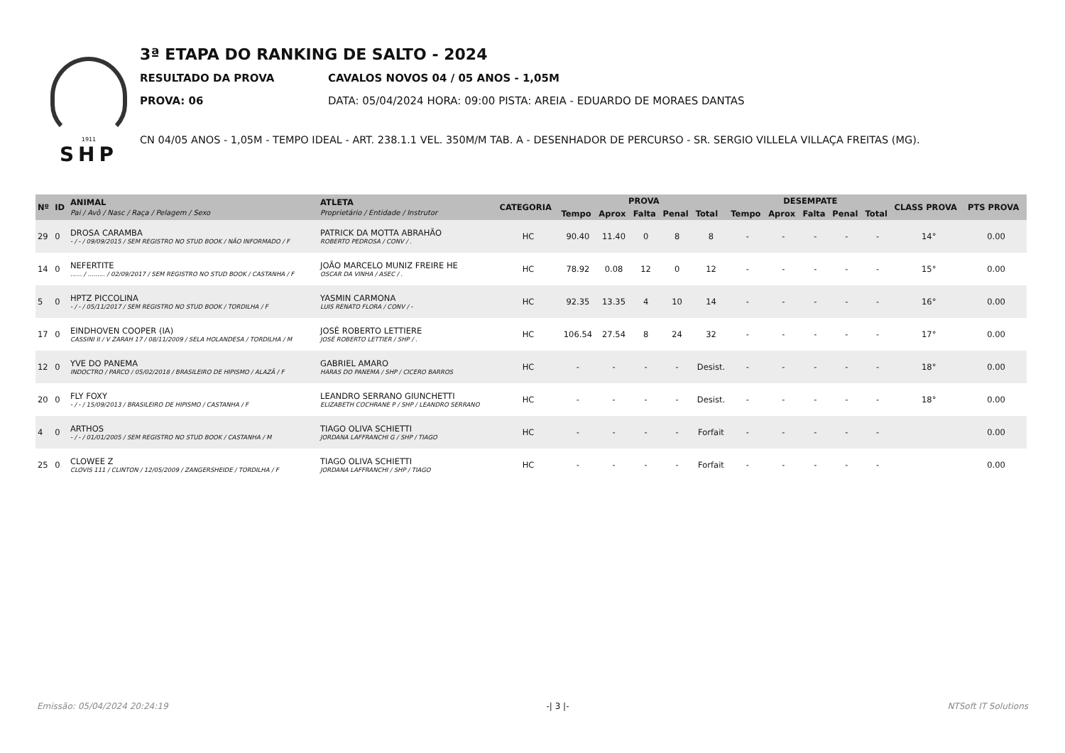1911
SHP
3ª ETAPA DO RANKING DE SALTO - 2024
RESULTADO DA PROVA CAVALOS NOVOS 04 / 05 ANOS - 1,05M
PROVA: 06 DATA: 05/04/2024 HORA: 09:00 PISTA: AREIA - EDUARDO DE MORAES DANTAS
CN 04/05 ANOS - 1,05M - TEMPO IDEAL - ART. 238.1.1 VEL. 350M/M TAB. A - DESENHADOR DE PERCURSO - SR. SERGIO VILLELA VILLAÇA FREITAS (MG).
| Nº | ID | ANIMAL Pai / Avô / Nasc / Raça / Pelagem / Sexo | ATLETA Proprietário / Entidade / Instrutor | CATEGORIA | PROVA | | | | | DESEMPATE | | | | | CLASS PROVA | PTS PROVA |
| --- | --- | --- | --- | --- | --- | --- | --- | --- | --- | --- | --- | --- | --- | --- | --- | --- |
| | | | | | Tempo | Aprox | Falta | Penal | Total | Tempo | Aprox | Falta | Penal | Total | | |
| 29 | 0 | DROSA CARAMBA - / - / 09/09/2015 / SEM REGISTRO NO STUD BOOK / NÃO INFORMADO / F | PATRICK DA MOTTA ABRAHÃO ROBERTO PEDROSA / CONV / . | HC | 90.40 | 11.40 | 0 | 8 | 8 | - | - | - | - | - | 14° | 0.00 |
| 14 | 0 | NEFERTITE ...... / ......... / 02/09/2017 / SEM REGISTRO NO STUD BOOK / CASTANHA / F | JOÃO MARCELO MUNIZ FREIRE HE OSCAR DA VINHA / ASEC / . | HC | 78.92 | 0.08 | 12 | 0 | 12 | - | - | - | - | - | 15° | 0.00 |
| 5 | 0 | HPTZ PICCOLINA - / - / 05/11/2017 / SEM REGISTRO NO STUD BOOK / TORDILHA / F | YASMIN CARMONA LUIS RENATO FLORA / CONV / - | HC | 92.35 | 13.35 | 4 | 10 | 14 | - | - | - | - | - | 16° | 0.00 |
| 17 | 0 | EINDHOVEN COOPER (IA) CASSINI II / V ZARAH 17 / 08/11/2009 / SELA HOLANDESA / TORDILHA / M | JOSÉ ROBERTO LETTIERE JOSÉ ROBERTO LETTIER / SHP / . | HC | 106.54 | 27.54 | 8 | 24 | 32 | - | - | - | - | - | 17° | 0.00 |
| 12 | 0 | YVE DO PANEMA INDOCTRO / PARCO / 05/02/2018 / BRASILEIRO DE HIPISMO / ALAZÃ / F | GABRIEL AMARO HARAS DO PANEMA / SHP / CICERO BARROS | HC | - | - | - | - | Desist. | - | - | - | - | - | 18° | 0.00 |
| 20 | 0 | FLY FOXY - / - / 15/09/2013 / BRASILEIRO DE HIPISMO / CASTANHA / F | LEANDRO SERRANO GIUNCHETTI ELIZABETH COCHRANE P / SHP / LEANDRO SERRANO | HC | - | - | - | - | Desist. | - | - | - | - | - | 18° | 0.00 |
| 4 | 0 | ARTHOS - / - / 01/01/2005 / SEM REGISTRO NO STUD BOOK / CASTANHA / M | TIAGO OLIVA SCHIETTI JORDANA LAFFRANCHI G / SHP / TIAGO | HC | - | - | - | - | Forfait | - | - | - | - | - | | 0.00 |
| 25 | 0 | CLOWEE Z CLOVIS 111 / CLINTON / 12/05/2009 / ZANGERSHEIDE / TORDILHA / F | TIAGO OLIVA SCHIETTI JORDANA LAFFRANCHI / SHP / TIAGO | HC | - | - | - | - | Forfait | - | - | - | - | - | | 0.00 |
Emissão: 05/04/2024 20:24:19 -| 3 |- NTSoft IT Solutions